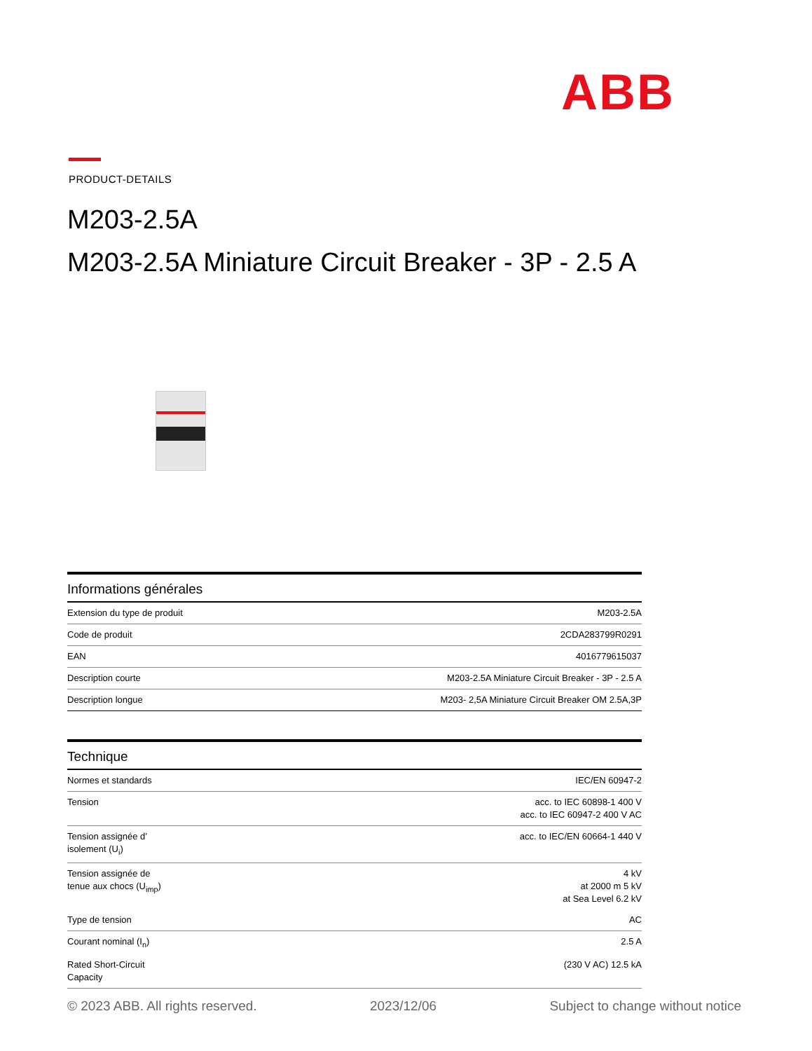ABB
PRODUCT-DETAILS
M203-2.5A
M203-2.5A Miniature Circuit Breaker - 3P - 2.5 A
| Informations générales | |
| --- | --- |
| Extension du type de produit | M203-2.5A |
| Code de produit | 2CDA283799R0291 |
| EAN | 4016779615037 |
| Description courte | M203-2.5A Miniature Circuit Breaker - 3P - 2.5 A |
| Description longue | M203- 2,5A Miniature Circuit Breaker OM 2.5A,3P |
| Technique | |
| --- | --- |
| Normes et standards | IEC/EN 60947-2 |
| Tension | acc. to IEC 60898-1 400 V acc. to IEC 60947-2 400 V AC |
| Tension assignée d’ isolement (U<sub>i</sub>) | acc. to IEC/EN 60664-1 440 V |
| Tension assignée de tenue aux chocs (U<sub>imp</sub>) | 4 kV at 2000 m 5 kV at Sea Level 6.2 kV |
| Type de tension | AC |
| Courant nominal (I<sub>n</sub>) | 2.5 A |
| Rated Short-Circuit Capacity | (230 V AC) 12.5 kA |
© 2023 ABB. All rights reserved. 2023/12/06 Subject to change without notice